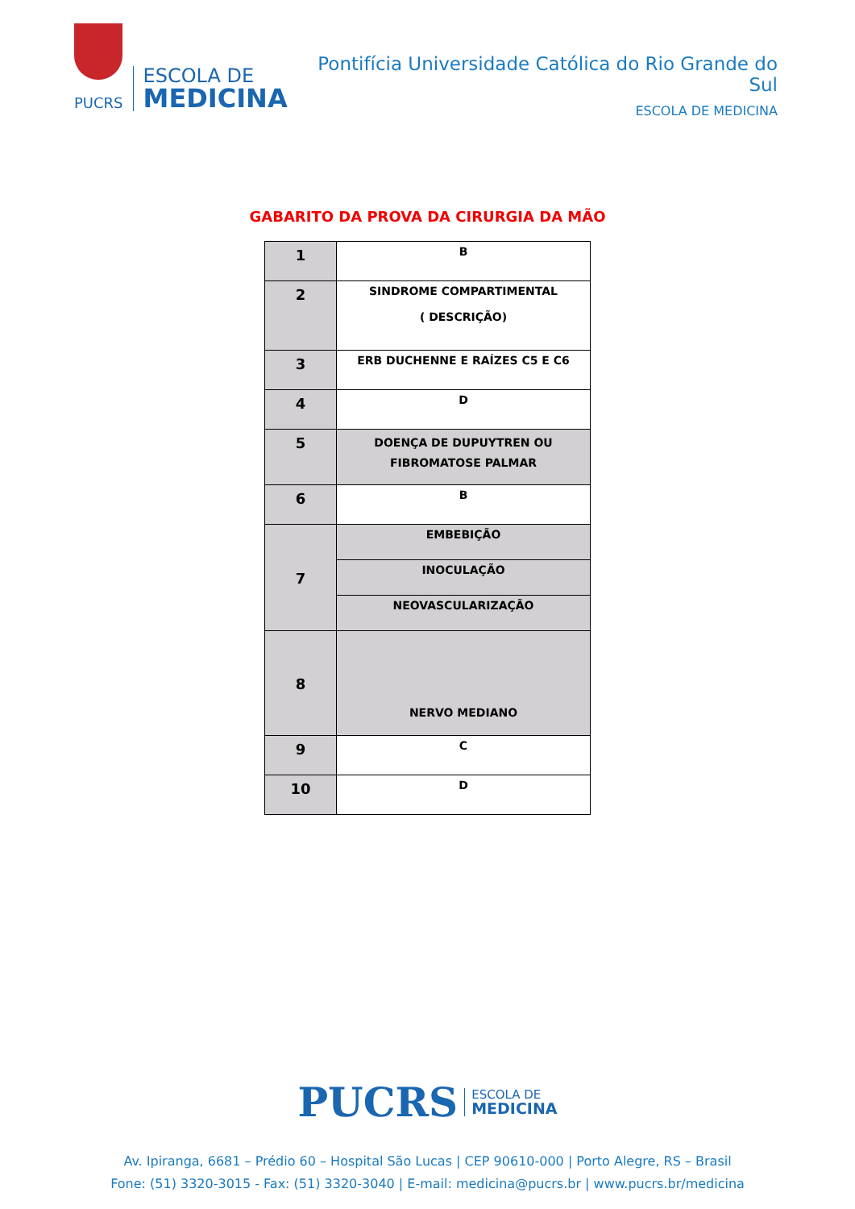PUCRS
ESCOLA DE
MEDICINA
Pontifícia Universidade Católica do Rio Grande do Sul
ESCOLA DE MEDICINA
GABARITO DA PROVA DA CIRURGIA DA MÃO
| 1 | B |
| 2 | SINDROME COMPARTIMENTAL ( DESCRIÇÃO) |
| 3 | ERB DUCHENNE E RAÍZES C5 E C6 |
| 4 | D |
| 5 | DOENÇA DE DUPUYTREN OU FIBROMATOSE PALMAR |
| 6 | B |
| 7 | EMBEBIÇÃO |
| | INOCULAÇÃO |
| | NEOVASCULARIZAÇÃO |
| 8 | NERVO MEDIANO |
| 9 | C |
| 10 | D |
PUCRS ESCOLA DE
MEDICINA
Av. Ipiranga, 6681 – Prédio 60 – Hospital São Lucas | CEP 90610-000 | Porto Alegre, RS – Brasil
Fone: (51) 3320-3015 - Fax: (51) 3320-3040 | E-mail: medicina@pucrs.br | www.pucrs.br/medicina